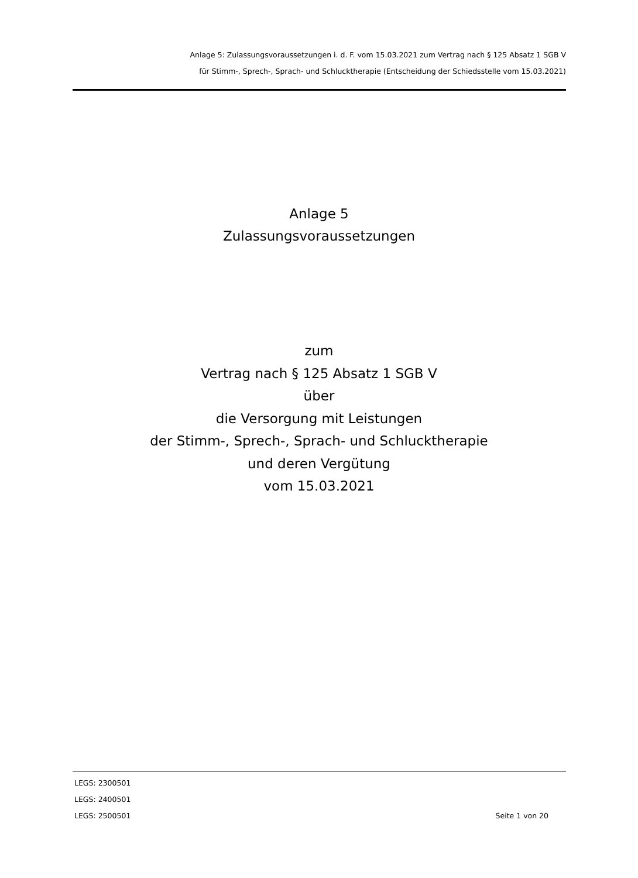Anlage 5: Zulassungsvoraussetzungen i. d. F. vom 15.03.2021 zum Vertrag nach § 125 Absatz 1 SGB V
für Stimm-, Sprech-, Sprach- und Schlucktherapie (Entscheidung der Schiedsstelle vom 15.03.2021)
Anlage 5
Zulassungsvoraussetzungen
zum
Vertrag nach § 125 Absatz 1 SGB V
über
die Versorgung mit Leistungen
der Stimm-, Sprech-, Sprach- und Schlucktherapie
und deren Vergütung
vom 15.03.2021
LEGS: 2300501
LEGS: 2400501
LEGS: 2500501 Seite 1 von 20